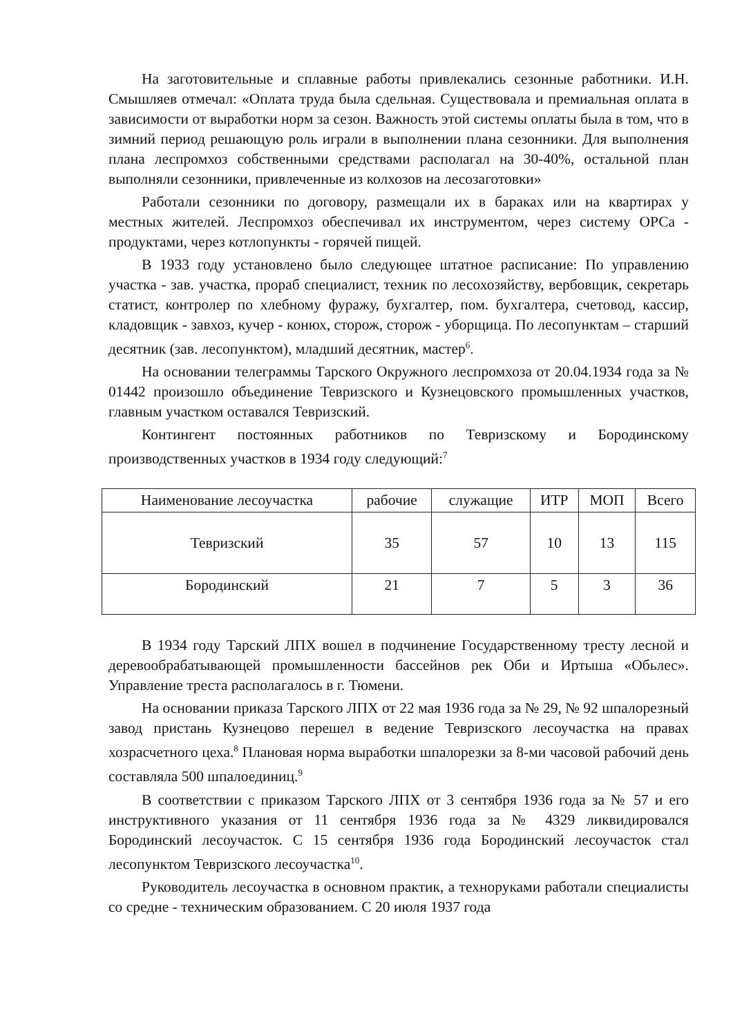На заготовительные и сплавные работы привлекались сезонные работники. И.Н. Смышляев отмечал: «Оплата труда была сдельная. Существовала и премиальная оплата в зависимости от выработки норм за сезон. Важность этой системы оплаты была в том, что в зимний период решающую роль играли в выполнении плана сезонники. Для выполнения плана леспромхоз собственными средствами располагал на 30-40%, остальной план выполняли сезонники, привлеченные из колхозов на лесозаготовки»
Работали сезонники по договору, размещали их в бараках или на квартирах у местных жителей. Леспромхоз обеспечивал их инструментом, через систему ОРСа - продуктами, через котлопункты - горячей пищей.
В 1933 году установлено было следующее штатное расписание: По управлению участка - зав. участка, прораб специалист, техник по лесохозяйству, вербовщик, секретарь статист, контролер по хлебному фуражу, бухгалтер, пом. бухгалтера, счетовод, кассир, кладовщик - завхоз, кучер - конюх, сторож, сторож - уборщица. По лесопунктам – старший десятник (зав. лесопунктом), младший десятник, мастер<sup>6</sup>.
На основании телеграммы Тарского Окружного леспромхоза от 20.04.1934 года за № 01442 произошло объединение Тевризского и Кузнецовского промышленных участков, главным участком оставался Тевризский.
Контингент постоянных работников по Тевризскому и Бородинскому производственных участков в 1934 году следующий:<sup>7</sup>
| Наименование лесоучастка | рабочие | служащие | ИТР | МОП | Всего |
| --- | --- | --- | --- | --- | --- |
| Тевризский | 35 | 57 | 10 | 13 | 115 |
| Бородинский | 21 | 7 | 5 | 3 | 36 |
В 1934 году Тарский ЛПХ вошел в подчинение Государственному тресту лесной и деревообрабатывающей промышленности бассейнов рек Оби и Иртыша «Обьлес». Управление треста располагалось в г. Тюмени.
На основании приказа Тарского ЛПХ от 22 мая 1936 года за № 29, № 92 шпалорезный завод пристань Кузнецово перешел в ведение Тевризского лесоучастка на правах хозрасчетного цеха.<sup>8</sup> Плановая норма выработки шпалорезки за 8-ми часовой рабочий день составляла 500 шпалоединиц.<sup>9</sup>
В соответствии с приказом Тарского ЛПХ от 3 сентября 1936 года за № 57 и его инструктивного указания от 11 сентября 1936 года за № 4329 ликвидировался Бородинский лесоучасток. С 15 сентября 1936 года Бородинский лесоучасток стал лесопунктом Тевризского лесоучастка<sup>10</sup>.
Руководитель лесоучастка в основном практик, а техноруками работали специалисты со средне - техническим образованием. С 20 июля 1937 года